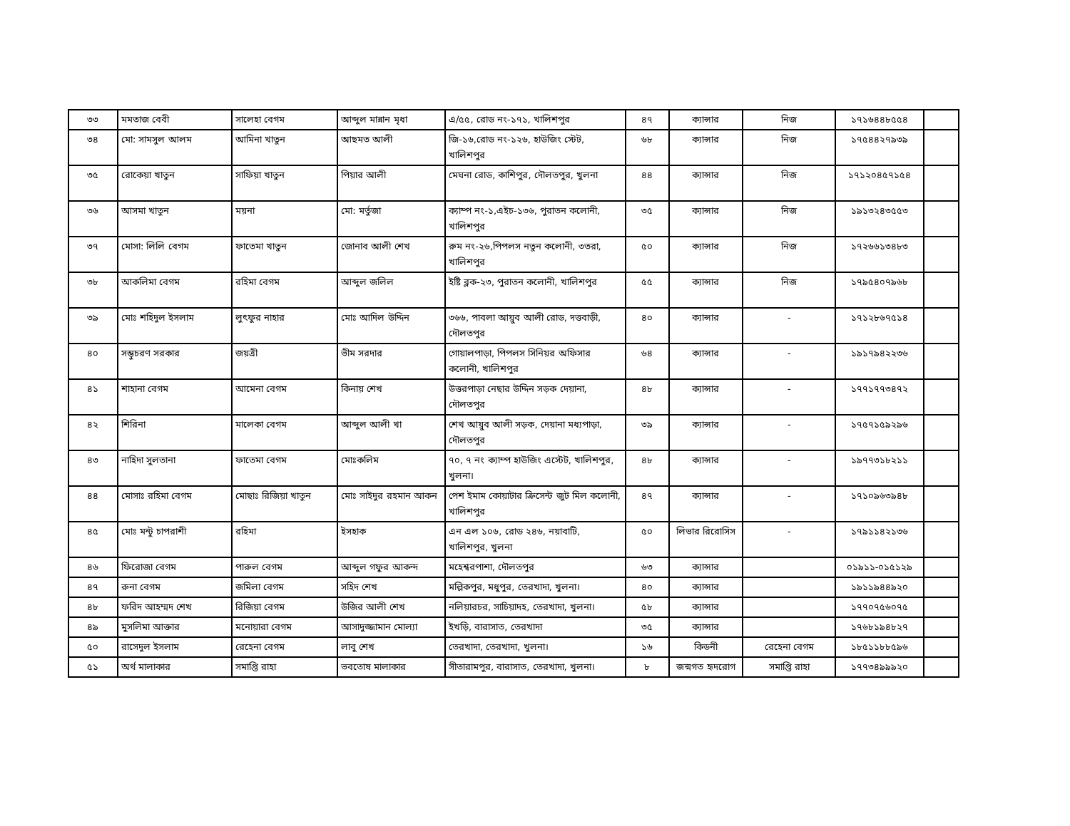| ৩৩ | মমতাজ বেবী | সালেহা বেগম | আব্দুল মান্নান মৃধা | এ/৫৫, রোড নং-১৭১, খালিশপুর | ৪৭ | ক্যান্সার | নিজ | ১৭১৬৪৪৮৫৫৪ | |
| ৩৪ | মো: সামসুল আলম | আমিনা খাতুন | আছমত আলী | জি-১৬,রোড নং-১২৬, হাউজিং স্টেট, খালিশপুর | ৬৮ | ক্যান্সার | নিজ | ১৭৫৪৪২৭৯৩৯ | |
| ৩৫ | রোকেয়া খাতুন | সাফিয়া খাতুন | পিয়ার আলী | মেঘনা রোড, কাশিপুর, দৌলতপুর, খুলনা | ৪৪ | ক্যান্সার | নিজ | ১৭১২০৪৫৭১৫৪ | |
| ৩৬ | আসমা খাতুন | ময়না | মো: মর্তুজা | ক্যাম্প নং-১,এইচ-১৩৬, পুরাতন কলোনী, খালিশপুর | ৩৫ | ক্যান্সার | নিজ | ১৯১৩২৪৩৫৫৩ | |
| ৩৭ | মোসা: লিলি বেগম | ফাতেমা খাতুন | জোনাব আলী শেখ | রুম নং-২৬,পিপলস নতুন কলোনী, ৩তরা, খালিশপুর | ৫০ | ক্যান্সার | নিজ | ১৭২৬৬১৩৪৮৩ | |
| ৩৮ | আকলিমা বেগম | রহিমা বেগম | আব্দুল জলিল | ইষ্টি ব্লক-২৩, পুরাতন কলোনী, খালিশপুর | ৫৫ | ক্যান্সার | নিজ | ১৭৯৫৪০৭৯৬৮ | |
| ৩৯ | মোঃ শহিদুল ইসলাম | লুৎফুর নাহার | মোঃ আদিল উদ্দিন | ৩৬৬, পাবলা আয়ুব আলী রোড, দত্তবাড়ী, দৌলতপুর | ৪০ | ক্যান্সার | - | ১৭১২৮৬৭৫১৪ | |
| ৪০ | সম্ভুচরণ সরকার | জয়ত্রী | ভীম সরদার | গোয়ালপাড়া, পিপলস সিনিয়র অফিসার কলোনী, খালিশপুর | ৬৪ | ক্যান্সার | - | ১৯১৭৯৪২২৩৬ | |
| ৪১ | শাহানা বেগম | আমেনা বেগম | কিনায় শেখ | উত্তরপাড়া নেছার উদ্দিন সড়ক দেয়ানা, দৌলতপুর | ৪৮ | ক্যান্সার | - | ১৭৭১৭৭৩৪৭২ | |
| ৪২ | শিরিনা | মালেকা বেগম | আব্দুল আলী খা | শেখ আয়ুব আলী সড়ক, দেয়ানা মধ্যপাড়া, দৌলতপুর | ৩৯ | ক্যান্সার | - | ১৭৫৭১৫৯২৯৬ | |
| ৪৩ | নাহিদা সুলতানা | ফাতেমা বেগম | মোঃকলিম | ৭০, ৭ নং ক্যাম্প হাউজিং এস্টেট, খালিশপুর, খুলনা। | ৪৮ | ক্যান্সার | - | ১৯৭৭৩১৮২১১ | |
| ৪৪ | মোসাঃ রহিমা বেগম | মোছাঃ রিজিয়া খাতুন | মোঃ সাইদুর রহমান আকন | পেশ ইমাম কোয়াটার ক্রিসেন্ট জুট মিল কলোনী, খালিশপুর | ৪৭ | ক্যান্সার | - | ১৭১০৯৬৩৯৪৮ | |
| ৪৫ | মোঃ মন্টু চাপরাশী | রহিমা | ইসহাক | এন এল ১০৬, রোড ২৪৬, নয়াবাটি, খালিশপুর, খুলনা | ৫০ | লিভার রিরোসিস | - | ১৭৯১১৪২১৩৬ | |
| ৪৬ | ফিরোজা বেগম | পারুল বেগম | আব্দুল গফুর আকন্দ | মহেশ্বরপাশা, দৌলতপুর | ৬৩ | ক্যান্সার | | ০১৯১১-০১৫১২৯ | |
| ৪৭ | রুনা বেগম | জমিলা বেগম | সহিদ শেখ | মল্লিকপুর, মধুপুর, তেরখাদা, খুলনা। | ৪০ | ক্যান্সার | | ১৯১১৯৪৪৯২০ | |
| ৪৮ | ফরিদ আহম্মদ শেখ | রিজিয়া বেগম | উজির আলী শেখ | নলিয়ারচর, সাচিয়াদহ, তেরখাদা, খুলনা। | ৫৮ | ক্যান্সার | | ১৭৭০৭৫৬০৭৫ | |
| ৪৯ | মুসলিমা আক্তার | মনোয়ারা বেগম | আসাদুজ্জামান মোল্যা | ইখড়ি, বারাসাত, তেরখাদা | ৩৫ | ক্যান্সার | | ১৭৬৮১৯৪৮২৭ | |
| ৫০ | রাসেদুল ইসলাম | রেহেনা বেগম | লাবু শেখ | তেরখাদা, তেরখাদা, খুলনা। | ১৬ | কিডনী | রেহেনা বেগম | ১৮৫১১৮৮৫৯৬ | |
| ৫১ | অর্থ মালাকার | সমাপ্তি রাহা | ভবতোষ মালাকার | সীতারামপুর, বারাসাত, তেরখাদা, খুলনা। | ৮ | জন্মগত হৃদরোগ | সমাপ্তি রাহা | ১৭৭৩৪৯৯৯২০ | |